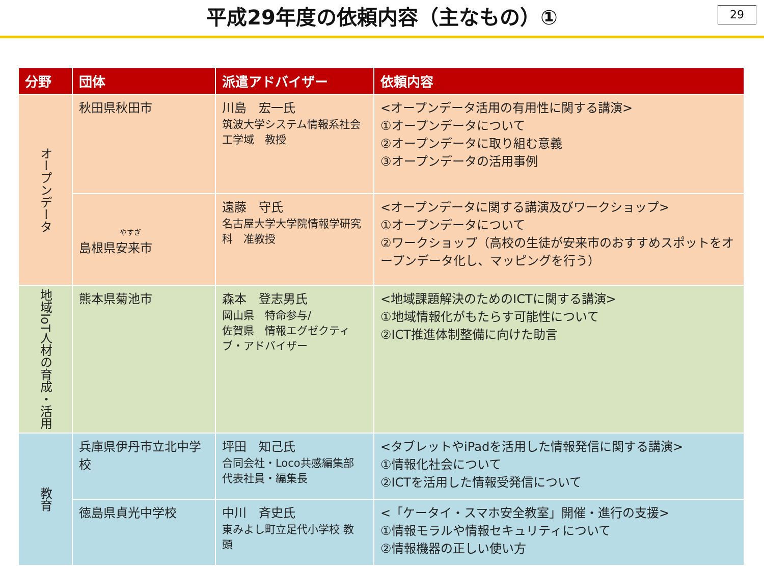平成29年度の依頼内容（主なもの）①
29
| 分野 | 団体 | 派遣アドバイザー | 依頼内容 |
| --- | --- | --- | --- |
| オープンデータ | 秋田県秋田市 | 川島 宏一氏 筑波大学システム情報系社会工学域 教授 | <オープンデータ活用の有用性に関する講演> ①オープンデータについて ②オープンデータに取り組む意義 ③オープンデータの活用事例 |
| | やすぎ 島根県安来市 | 遠藤 守氏 名古屋大学大学院情報学研究科 准教授 | <オープンデータに関する講演及びワークショップ> ①オープンデータについて ②ワークショップ（高校の生徒が安来市のおすすめスポットをオープンデータ化し、マッピングを行う） |
| 地域IoT人材の育成・活用 | 熊本県菊池市 | 森本 登志男氏 岡山県 特命参与/ 佐賀県 情報エグゼクティブ・アドバイザー | <地域課題解決のためのICTに関する講演> ①地域情報化がもたらす可能性について ②ICT推進体制整備に向けた助言 |
| 教育 | 兵庫県伊丹市立北中学校 | 坪田 知己氏 合同会社・Loco共感編集部 代表社員・編集長 | <タブレットやiPadを活用した情報発信に関する講演> ①情報化社会について ②ICTを活用した情報受発信について |
| | 徳島県貞光中学校 | 中川 斉史氏 東みよし町立足代小学校 教 頭 | <「ケータイ・スマホ安全教室」開催・進行の支援> ①情報モラルや情報セキュリティについて ②情報機器の正しい使い方 |